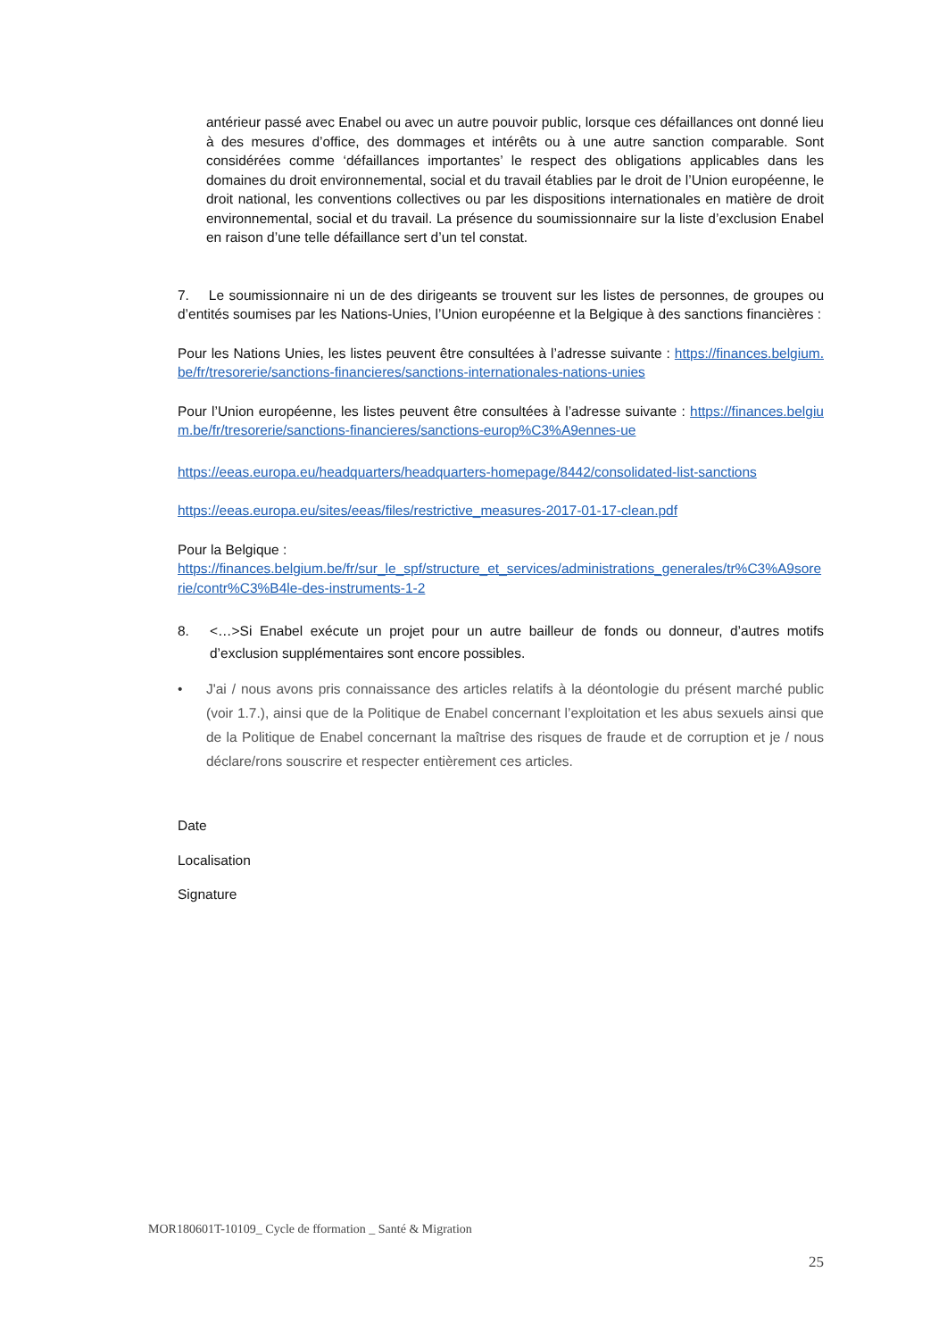antérieur passé avec Enabel ou avec un autre pouvoir public, lorsque ces défaillances ont donné lieu à des mesures d’office, des dommages et intérêts ou à une autre sanction comparable. Sont considérées comme ‘défaillances importantes’ le respect des obligations applicables dans les domaines du droit environnemental, social et du travail établies par le droit de l’Union européenne, le droit national, les conventions collectives ou par les dispositions internationales en matière de droit environnemental, social et du travail. La présence du soumissionnaire sur la liste d’exclusion Enabel en raison d’une telle défaillance sert d’un tel constat.
7. Le soumissionnaire ni un de des dirigeants se trouvent sur les listes de personnes, de groupes ou d’entités soumises par les Nations-Unies, l’Union européenne et la Belgique à des sanctions financières :
Pour les Nations Unies, les listes peuvent être consultées à l’adresse suivante : https://finances.belgium.be/fr/tresorerie/sanctions-financieres/sanctions-internationales-nations-unies
Pour l’Union européenne, les listes peuvent être consultées à l’adresse suivante : https://finances.belgium.be/fr/tresorerie/sanctions-financieres/sanctions-europ%C3%A9ennes-ue
https://eeas.europa.eu/headquarters/headquarters-homepage/8442/consolidated-list-sanctions
https://eeas.europa.eu/sites/eeas/files/restrictive_measures-2017-01-17-clean.pdf
Pour la Belgique :
https://finances.belgium.be/fr/sur_le_spf/structure_et_services/administrations_generales/tr%C3%A9sorerie/contr%C3%B4le-des-instruments-1-2
8. <…>Si Enabel exécute un projet pour un autre bailleur de fonds ou donneur, d’autres motifs d’exclusion supplémentaires sont encore possibles.
• J'ai / nous avons pris connaissance des articles relatifs à la déontologie du présent marché public (voir 1.7.), ainsi que de la Politique de Enabel concernant l’exploitation et les abus sexuels ainsi que de la Politique de Enabel concernant la maîtrise des risques de fraude et de corruption et je / nous déclare/rons souscrire et respecter entièrement ces articles.
Date
Localisation
Signature
MOR180601T-10109_ Cycle de fformation _ Santé & Migration
25